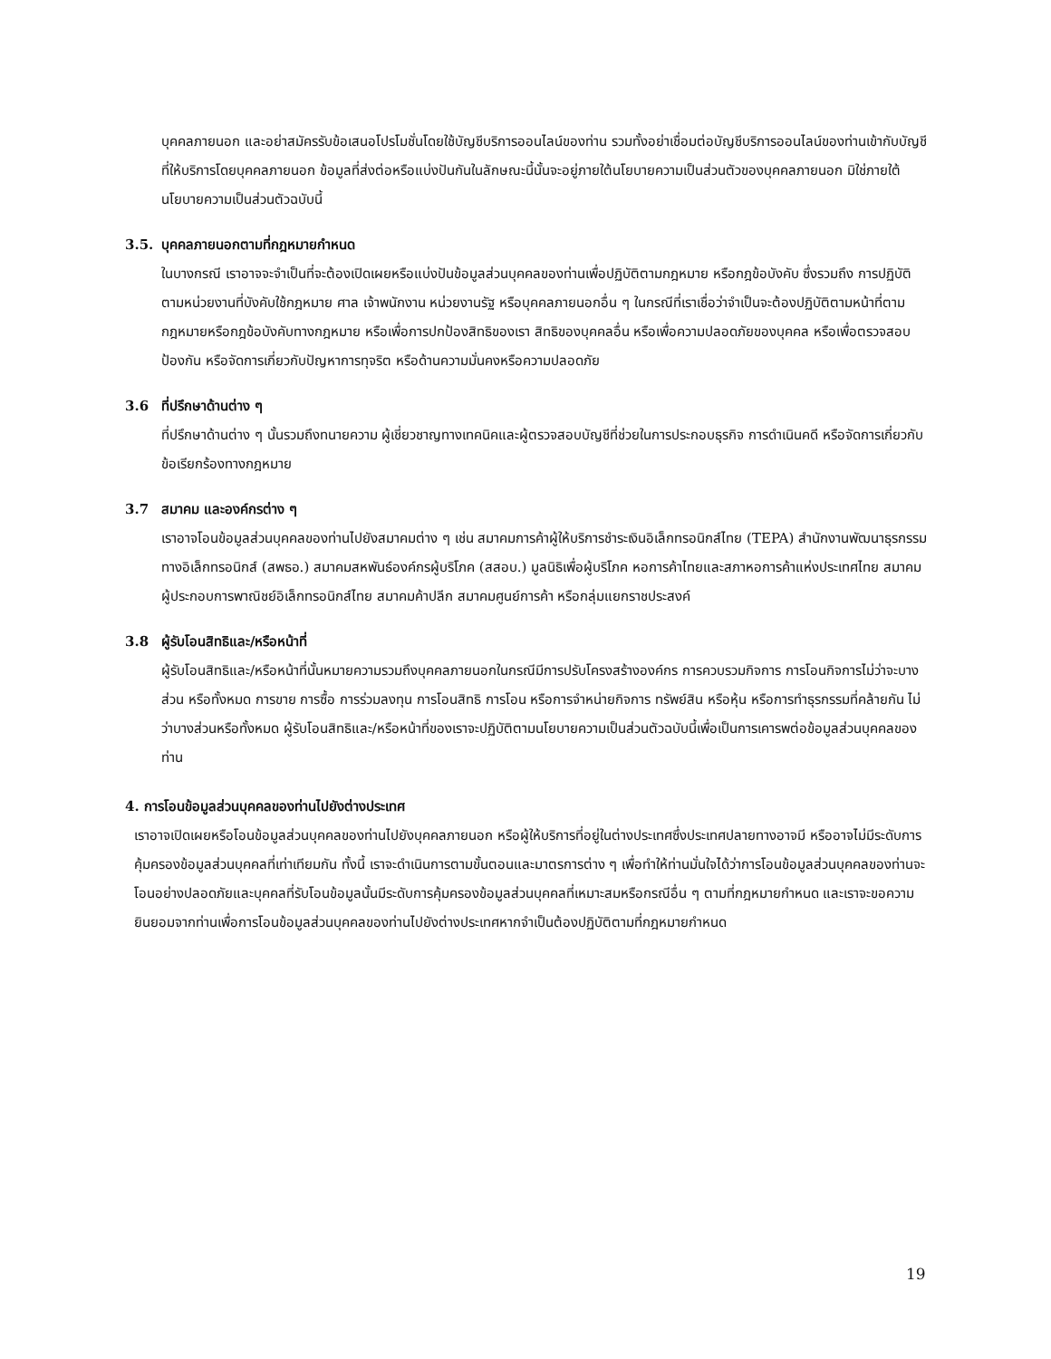บุคคลภายนอก และอย่าสมัครรับข้อเสนอโปรโมชั่นโดยใช้บัญชีบริการออนไลน์ของท่าน รวมทั้งอย่าเชื่อมต่อบัญชีบริการออนไลน์ของท่านเข้ากับบัญชีที่ให้บริการโดยบุคคลภายนอก ข้อมูลที่ส่งต่อหรือแบ่งปันกันในลักษณะนี้นั้นจะอยู่ภายใต้นโยบายความเป็นส่วนตัวของบุคคลภายนอก มิใช่ภายใต้นโยบายความเป็นส่วนตัวฉบับนี้
3.5. บุคคลภายนอกตามที่กฎหมายกำหนด
ในบางกรณี เราอาจจะจำเป็นที่จะต้องเปิดเผยหรือแบ่งปันข้อมูลส่วนบุคคลของท่านเพื่อปฏิบัติตามกฎหมาย หรือกฎข้อบังคับ ซึ่งรวมถึง การปฏิบัติตามหน่วยงานที่บังคับใช้กฎหมาย ศาล เจ้าพนักงาน หน่วยงานรัฐ หรือบุคคลภายนอกอื่น ๆ ในกรณีที่เราเชื่อว่าจำเป็นจะต้องปฏิบัติตามหน้าที่ตามกฎหมายหรือกฎข้อบังคับทางกฎหมาย หรือเพื่อการปกป้องสิทธิของเรา สิทธิของบุคคลอื่น หรือเพื่อความปลอดภัยของบุคคล หรือเพื่อตรวจสอบ ป้องกัน หรือจัดการเกี่ยวกับปัญหาการทุจริต หรือด้านความมั่นคงหรือความปลอดภัย
3.6 ที่ปรึกษาด้านต่าง ๆ
ที่ปรึกษาด้านต่าง ๆ นั้นรวมถึงทนายความ ผู้เชี่ยวชาญทางเทคนิคและผู้ตรวจสอบบัญชีที่ช่วยในการประกอบธุรกิจ การดำเนินคดี หรือจัดการเกี่ยวกับข้อเรียกร้องทางกฎหมาย
3.7 สมาคม และองค์กรต่าง ๆ
เราอาจโอนข้อมูลส่วนบุคคลของท่านไปยังสมาคมต่าง ๆ เช่น สมาคมการค้าผู้ให้บริการชำระเงินอิเล็กทรอนิกส์ไทย (TEPA) สำนักงานพัฒนาธุรกรรมทางอิเล็กทรอนิกส์ (สพธอ.) สมาคมสหพันธ์องค์กรผู้บริโภค (สสอบ.) มูลนิธิเพื่อผู้บริโภค หอการค้าไทยและสภาหอการค้าแห่งประเทศไทย สมาคมผู้ประกอบการพาณิชย์อิเล็กทรอนิกส์ไทย สมาคมค้าปลีก สมาคมศูนย์การค้า หรือกลุ่มแยกราชประสงค์
3.8 ผู้รับโอนสิทธิและ/หรือหน้าที่
ผู้รับโอนสิทธิและ/หรือหน้าที่นั้นหมายความรวมถึงบุคคลภายนอกในกรณีมีการปรับโครงสร้างองค์กร การควบรวมกิจการ การโอนกิจการไม่ว่าจะบางส่วน หรือทั้งหมด การขาย การซื้อ การร่วมลงทุน การโอนสิทธิ การโอน หรือการจำหน่ายกิจการ ทรัพย์สิน หรือหุ้น หรือการทำธุรกรรมที่คล้ายกัน ไม่ว่าบางส่วนหรือทั้งหมด ผู้รับโอนสิทธิและ/หรือหน้าที่ของเราจะปฏิบัติตามนโยบายความเป็นส่วนตัวฉบับนี้เพื่อเป็นการเคารพต่อข้อมูลส่วนบุคคลของท่าน
4. การโอนข้อมูลส่วนบุคคลของท่านไปยังต่างประเทศ
เราอาจเปิดเผยหรือโอนข้อมูลส่วนบุคคลของท่านไปยังบุคคลภายนอก หรือผู้ให้บริการที่อยู่ในต่างประเทศซึ่งประเทศปลายทางอาจมี หรืออาจไม่มีระดับการคุ้มครองข้อมูลส่วนบุคคลที่เท่าเทียมกัน ทั้งนี้ เราจะดำเนินการตามขั้นตอนและมาตรการต่าง ๆ เพื่อทำให้ท่านมั่นใจได้ว่าการโอนข้อมูลส่วนบุคคลของท่านจะโอนอย่างปลอดภัยและบุคคลที่รับโอนข้อมูลนั้นมีระดับการคุ้มครองข้อมูลส่วนบุคคลที่เหมาะสมหรือกรณีอื่น ๆ ตามที่กฎหมายกำหนด และเราจะขอความยินยอมจากท่านเพื่อการโอนข้อมูลส่วนบุคคลของท่านไปยังต่างประเทศหากจำเป็นต้องปฏิบัติตามที่กฎหมายกำหนด
19